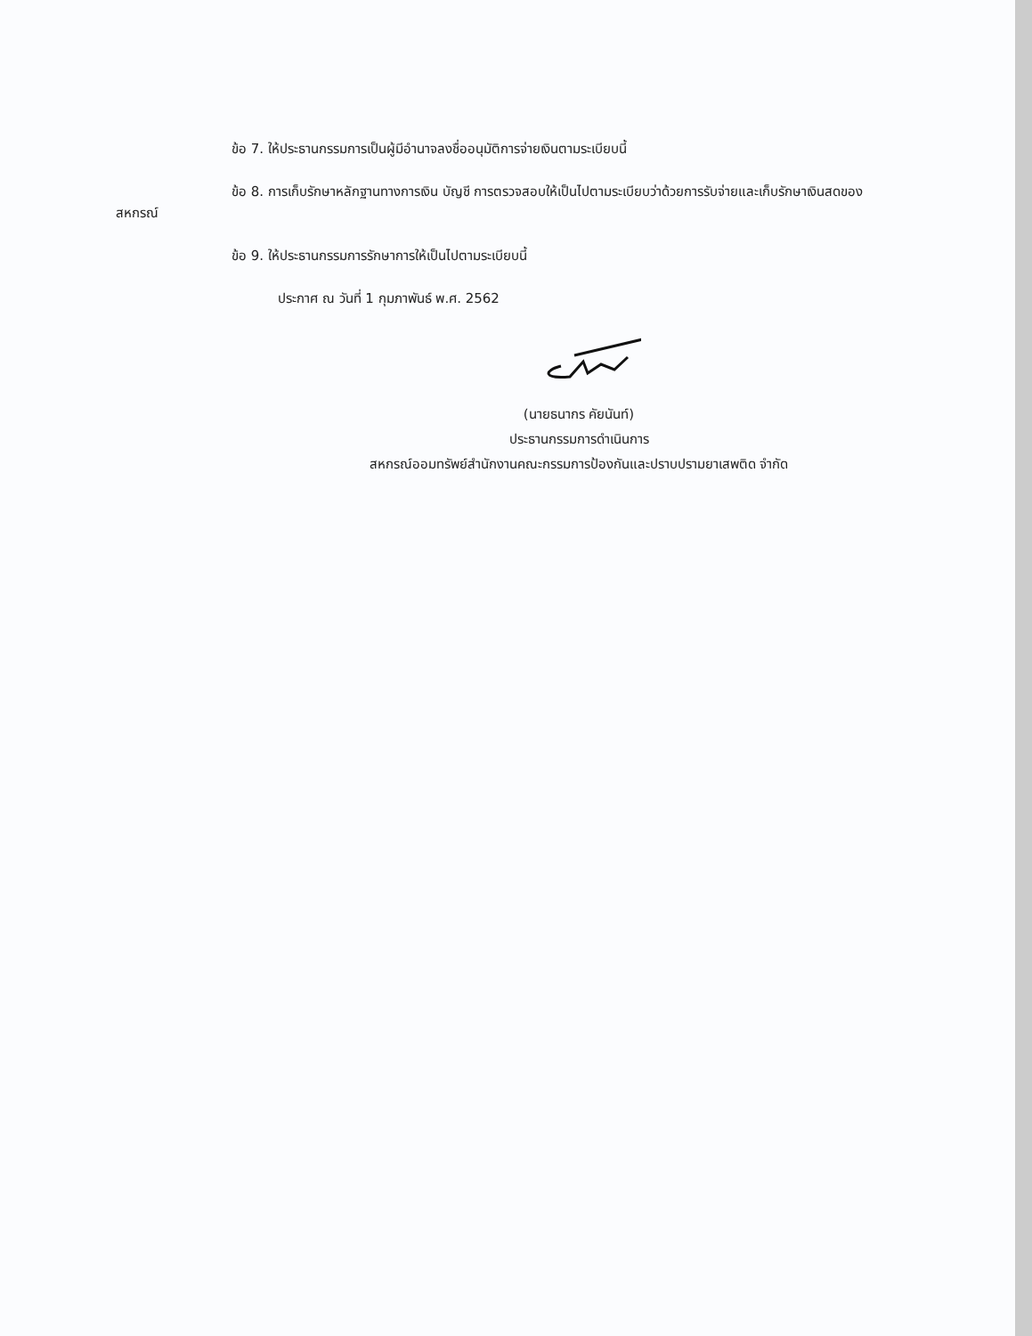ข้อ 7. ให้ประธานกรรมการเป็นผู้มีอำนาจลงชื่ออนุมัติการจ่ายเงินตามระเบียบนี้
ข้อ 8. การเก็บรักษาหลักฐานทางการเงิน บัญชี การตรวจสอบให้เป็นไปตามระเบียบว่าด้วยการรับจ่ายและเก็บรักษาเงินสดของสหกรณ์
ข้อ 9. ให้ประธานกรรมการรักษาการให้เป็นไปตามระเบียบนี้
ประกาศ ณ วันที่ 1 กุมภาพันธ์ พ.ศ. 2562
(นายธนากร คัยนันท์)
ประธานกรรมการดำเนินการ
สหกรณ์ออมทรัพย์สำนักงานคณะกรรมการป้องกันและปราบปรามยาเสพติด จำกัด